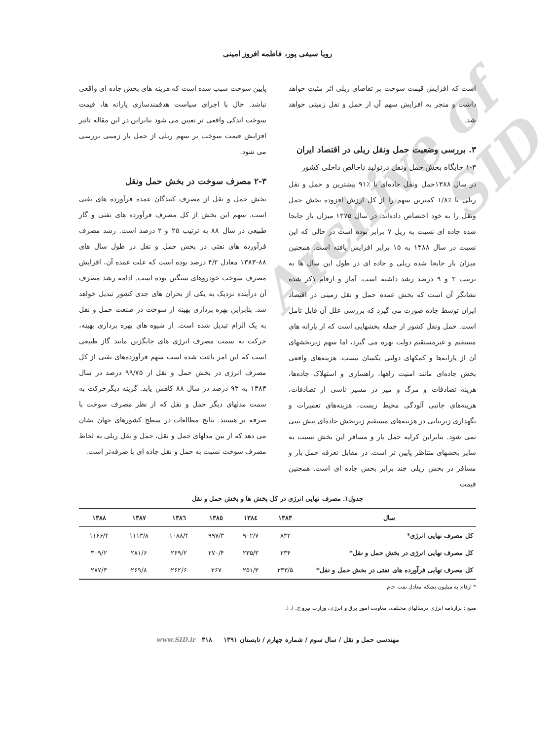Archive of SID
رویا سیفی پور، فاطمه افروز امینی
است که افزایش قیمت سوخت بر تقاضای ریلی اثر مثبت خواهد داشت و منجر به افزایش سهم آن از حمل و نقل زمینی خواهد شد.
۳. بررسی وضعیت حمل ونقل ریلی در اقتصاد ایران
۱-۳ جایگاه بخش حمل ونقل درتولید ناخالص داخلی کشور
در سال ۱۳۸۸حمل ونقل جاده‌ای با ٪۹۱ بیشترین و حمل و نقل ریلی با ٪۱/۸ کمترین سهم را از کل ارزش افزوده بخش حمل ونقل را به خود اختصاص داده‌اند. در سال ۱۳۷۵ میزان بار جابجا شده جاده ای نسبت به ریل ۷ برابر بوده است در حالی که این نسبت در سال ۱۳۸۸ به ۱۵ برابر افزایش یافته است. همچنین میزان بار جابجا شده ریلی و جاده ای در طول این سال ها به ترتیب ۳ و ۹ درصد رشد داشته است. آمار و ارقام ذکر شده نشانگر آن است که بخش عمده حمل و نقل زمینی در اقتصاد ایران توسط جاده صورت می گیرد که بررسی علل آن قابل تامل است. حمل ونقل کشور از جمله بخشهایی است که از یارانه های مستقیم و غیرمستقیم دولت بهره می گیرد، اما سهم زیربخشهای آن از یارانه‌ها و کمکهای دولتی یکسان نیست. هزینه‌های واقعی بخش جاده‌ای مانند امنیت راهها، راهسازی و استهلاک جاده‌ها، هزینه تصادفات و مرگ و میر در مسیر ناشی از تصادفات، هزینه‌های جانبی آلودگی محیط زیست، هزینه‌های تعمیرات و نگهداری زیربنایی در هزینه‌های مستقیم زیربخش جاده‌ای پیش بینی نمی شود. بنابراین کرایه حمل بار و مسافر این بخش نسبت به سایر بخشهای متناظر پایین تر است. در مقابل تعرفه حمل بار و مسافر در بخش ریلی چند برابر بخش جاده ای است. همچنین قیمت
پایین سوخت سبب شده است که هزینه های بخش جاده ای واقعی نباشد. حال با اجرای سیاست هدفمندسازی یارانه ها، قیمت سوخت اندکی واقعی تر تعیین می شود بنابراین در این مقاله تاثیر افزایش قیمت سوخت بر سهم ریلی از حمل بار زمینی بررسی می شود.
۲-۳ مصرف سوخت در بخش حمل ونقل
بخش حمل و نقل از مصرف کنندگان عمده فرآورده های نفتی است. سهم این بخش از کل مصرف فرآورده های نفتی و گاز طبیعی در سال ۸۸ به ترتیب ۲۵ و ۲ درصد است. رشد مصرف فرآورده های نفتی در بخش حمل و نقل در طول سال های ۸۸-۱۳۸۳ معادل ۴/۲ درصد بوده است که علت عمده آن، افزایش مصرف سوخت خودروهای سنگین بوده است. ادامه رشد مصرف آن درآینده نزدیک به یکی از بحران های جدی کشور تبدیل خواهد شد. بنابراین بهره برداری بهینه از سوخت در صنعت حمل و نقل به یک الزام تبدیل شده است. از شیوه های بهره برداری بهینه، حرکت به سمت مصرف انرژی های جایگزین مانند گاز طبیعی است که این امر باعث شده است سهم فرآورده‌های نفتی از کل مصرف انرژی در بخش حمل و نقل از ۹۹/۷۵ درصد در سال ۱۳۸۳ به ۹۳ درصد در سال ۸۸ کاهش یابد. گزینه دیگرحرکت به سمت مدلهای دیگر حمل و نقل که از نظر مصرف سوخت با صرفه تر هستند. نتایج مطالعات در سطح کشورهای جهان نشان می دهد که از بین مدلهای حمل و نقل، حمل و نقل ریلی به لحاظ مصرف سوخت نسبت به حمل و نقل جاده ای با صرفه‌تر است.
جدول۱. مصرف نهایی انرژی در کل بخش ها و بخش حمل و نقل
| سال | ۱۳۸۳ | ۱۳۸٤ | ۱۳۸٥ | ۱۳۸٦ | ۱۳۸۷ | ۱۳۸۸ |
| --- | --- | --- | --- | --- | --- | --- |
| کل مصرف نهایی انرژی* | ۸۳۲ | ۹۰۲/۷ | ۹۹۷/۳ | ۱۰۸۸/۴ | ۱۱۱۳/۸ | ۱۱۶۶/۴ |
| کل مصرف نهایی انرژی در بخش حمل و نقل* | ۲۳۴ | ۲۳۵/۳ | ۲۷۰/۴ | ۲۶۹/۲ | ۲۸۱/۶ | ۳۰۹/۲ |
| کل مصرف نهایی فرآورده های نفتی در بخش حمل و نقل* | ۲۳۳/۵ | ۲۵۱/۳ | ۲۶۷ | ۲۶۲/۶ | ۲۶۹/۸ | ۲۸۷/۳ |
* ارقام به میلیون بشکه معادل نفت خام
منبع : ترازنامه انرژی درسالهای مختلف، معاونت امور برق و انرژی، وزارت نیرو ج. ا. ا.
مهندسی حمل و نقل / سال سوم / شماره چهارم / تابستان ۱۳۹۱ ۳۱۸ www.SID.ir